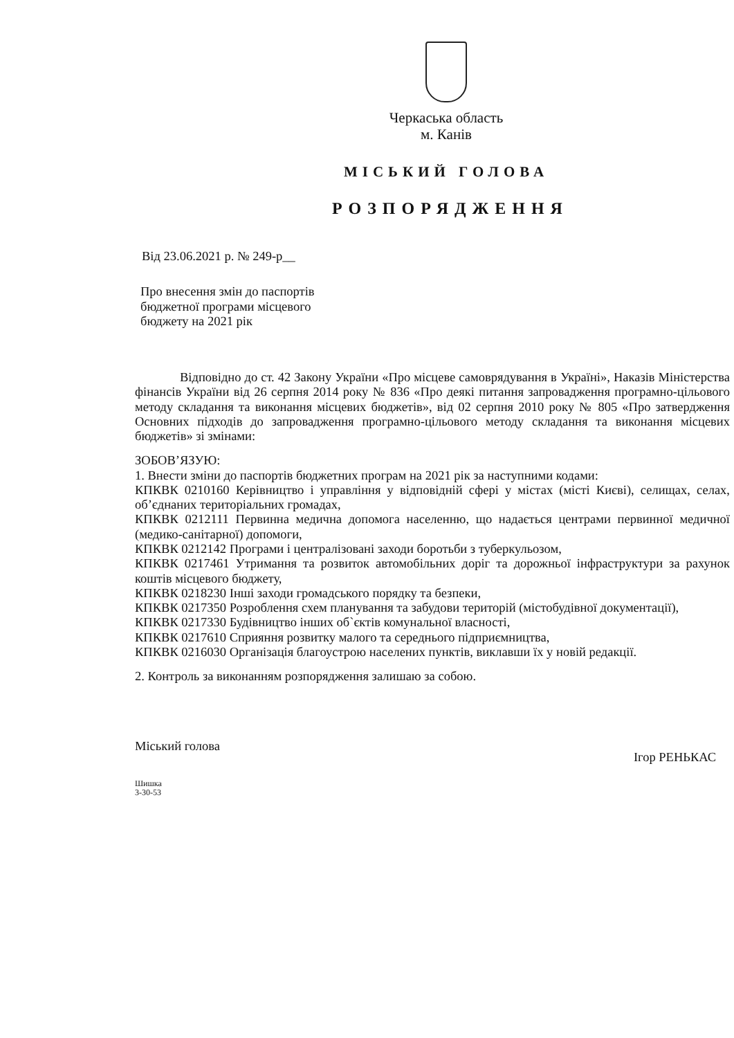Черкаська область
м. Канів
МІСЬКИЙ ГОЛОВА
РОЗПОРЯДЖЕННЯ
Від 23.06.2021 р. № 249-р__
Про внесення змін до паспортів
бюджетної програми місцевого
бюджету на 2021 рік
Відповідно до ст. 42 Закону України «Про місцеве самоврядування в Україні», Наказів Міністерства фінансів України від 26 серпня 2014 року № 836 «Про деякі питання запровадження програмно-цільового методу складання та виконання місцевих бюджетів», від 02 серпня 2010 року № 805 «Про затвердження Основних підходів до запровадження програмно-цільового методу складання та виконання місцевих бюджетів» зі змінами:
ЗОБОВ’ЯЗУЮ:
1. Внести зміни до паспортів бюджетних програм на 2021 рік за наступними кодами:
КПКВК 0210160 Керівництво і управління у відповідній сфері у містах (місті Києві), селищах, селах, об’єднаних територіальних громадах,
КПКВК 0212111 Первинна медична допомога населенню, що надається центрами первинної медичної (медико-санітарної) допомоги,
КПКВК 0212142 Програми і централізовані заходи боротьби з туберкульозом,
КПКВК 0217461 Утримання та розвиток автомобільних доріг та дорожньої інфраструктури за рахунок коштів місцевого бюджету,
КПКВК 0218230 Інші заходи громадського порядку та безпеки,
КПКВК 0217350 Розроблення схем планування та забудови територій (містобудівної документації),
КПКВК 0217330 Будівництво інших об`єктів комунальної власності,
КПКВК 0217610 Сприяння розвитку малого та середнього підприємництва,
КПКВК 0216030 Організація благоустрою населених пунктів, виклавши їх у новій редакції.
2. Контроль за виконанням розпорядження залишаю за собою.
Міський голова Ігор РЕНЬКАС
Шишка
3-30-53